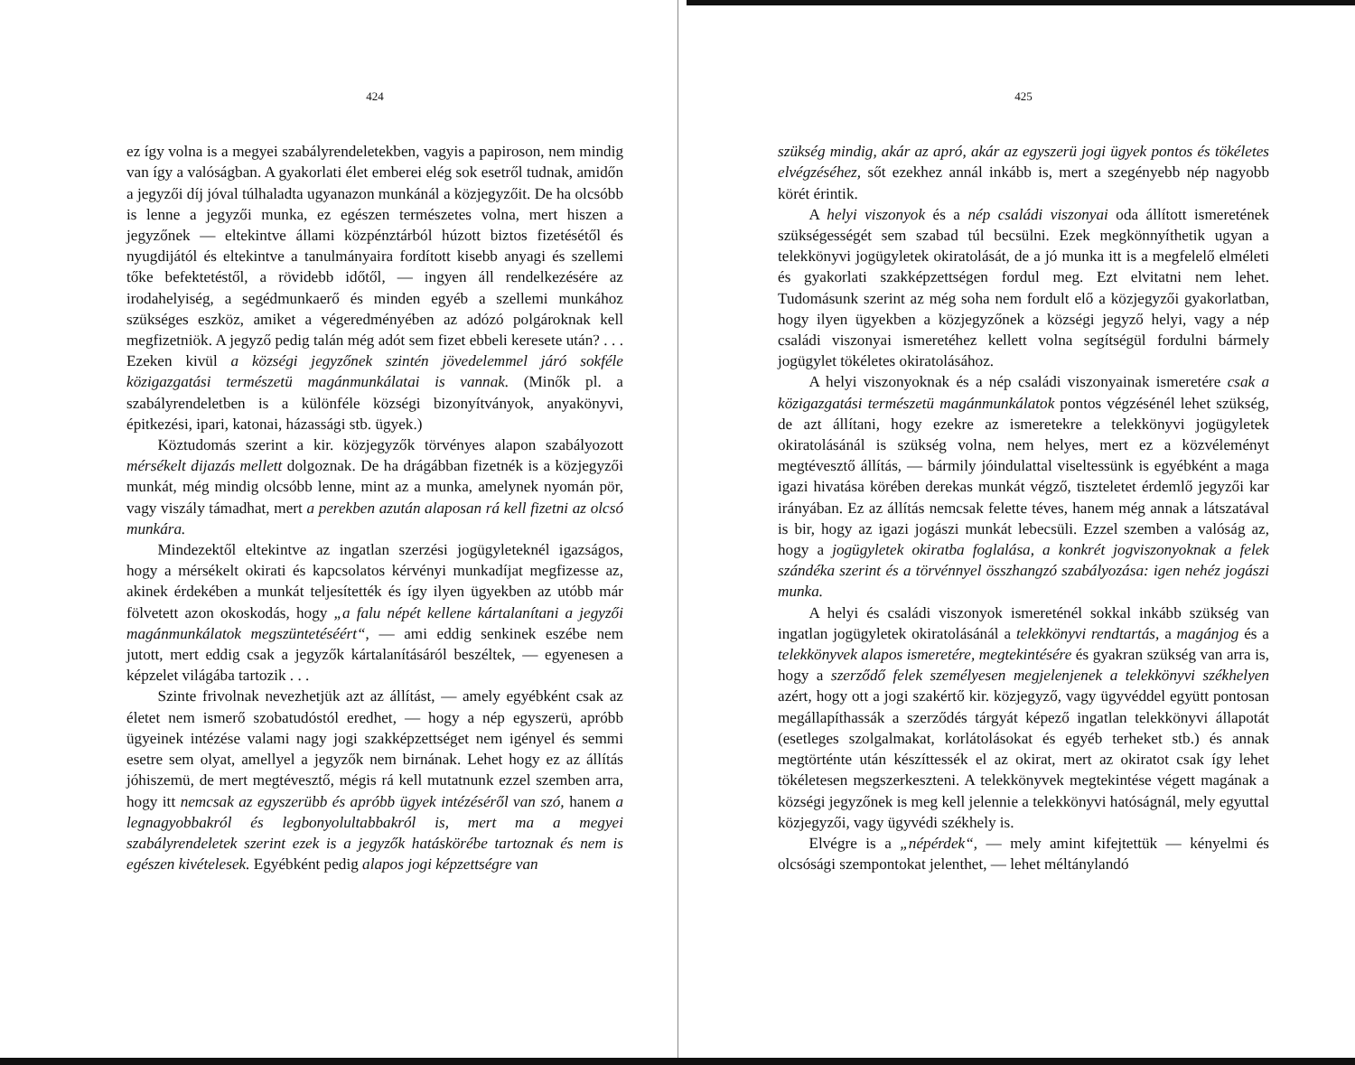424
ez így volna is a megyei szabályrendeletekben, vagyis a papiroson, nem mindig van így a valóságban. A gyakorlati élet emberei elég sok esetről tudnak, amidőn a jegyzői díj jóval túlhaladta ugyanazon munkánál a közjegyzőit. De ha olcsóbb is lenne a jegyzői munka, ez egészen természetes volna, mert hiszen a jegyzőnek — eltekintve állami közpénztárból húzott biztos fizetésétől és nyugdijától és eltekintve a tanulmányaira fordított kisebb anyagi és szellemi tőke befektetéstől, a rövidebb időtől, — ingyen áll rendelkezésére az irodahelyiség, a segédmunkaerő és minden egyéb a szellemi munkához szükséges eszköz, amiket a végeredményében az adózó polgároknak kell megfizetniök. A jegyző pedig talán még adót sem fizet ebbeli keresete után? . . . Ezeken kivül a községi jegyzőnek szintén jövedelemmel járó sokféle közigazgatási természetü magánmunkálatai is vannak. (Minők pl. a szabályrendeletben is a különféle községi bizonyítványok, anyakönyvi, épitkezési, ipari, katonai, házassági stb. ügyek.)
Köztudomás szerint a kir. közjegyzők törvényes alapon szabályozott mérsékelt dijazás mellett dolgoznak. De ha drágábban fizetnék is a közjegyzői munkát, még mindig olcsóbb lenne, mint az a munka, amelynek nyomán pör, vagy viszály támadhat, mert a perekben azután alaposan rá kell fizetni az olcsó munkára.
Mindezektől eltekintve az ingatlan szerzési jogügyleteknél igazságos, hogy a mérsékelt okirati és kapcsolatos kérvényi munkadíjat megfizesse az, akinek érdekében a munkát teljesítették és így ilyen ügyekben az utóbb már fölvetett azon okoskodás, hogy „a falu népét kellene kártalanítani a jegyzői magánmunkálatok megszüntetéséért“, — ami eddig senkinek eszébe nem jutott, mert eddig csak a jegyzők kártalanításáról beszéltek, — egyenesen a képzelet világába tartozik . . .
Szinte frivolnak nevezhetjük azt az állítást, — amely egyébként csak az életet nem ismerő szobatudóstól eredhet, — hogy a nép egyszerü, apróbb ügyeinek intézése valami nagy jogi szakképzettséget nem igényel és semmi esetre sem olyat, amellyel a jegyzők nem birnának. Lehet hogy ez az állítás jóhiszemü, de mert megtévesztő, mégis rá kell mutatnunk ezzel szemben arra, hogy itt nemcsak az egyszerübb és apróbb ügyek intézéséről van szó, hanem a legnagyobbakról és legbonyolultabbakról is, mert ma a megyei szabályrendeletek szerint ezek is a jegyzők hatáskörébe tartoznak és nem is egészen kivételesek. Egyébként pedig alapos jogi képzettségre van
425
szükség mindig, akár az apró, akár az egyszerü jogi ügyek pontos és tökéletes elvégzéséhez, sőt ezekhez annál inkább is, mert a szegényebb nép nagyobb körét érintik.
A helyi viszonyok és a nép családi viszonyai oda állított ismeretének szükségességét sem szabad túl becsülni. Ezek megkönnyíthetik ugyan a telekkönyvi jogügyletek okiratolását, de a jó munka itt is a megfelelő elméleti és gyakorlati szakképzettségen fordul meg. Ezt elvitatni nem lehet. Tudomásunk szerint az még soha nem fordult elő a közjegyzői gyakorlatban, hogy ilyen ügyekben a közjegyzőnek a községi jegyző helyi, vagy a nép családi viszonyai ismeretéhez kellett volna segítségül fordulni bármely jogügylet tökéletes okiratolásához.
A helyi viszonyoknak és a nép családi viszonyainak ismeretére csak a közigazgatási természetü magánmunkálatok pontos végzésénél lehet szükség, de azt állítani, hogy ezekre az ismeretekre a telekkönyvi jogügyletek okiratolásánál is szükség volna, nem helyes, mert ez a közvéleményt megtévesztő állítás, — bármily jóindulattal viseltessünk is egyébként a maga igazi hivatása körében derekas munkát végző, tiszteletet érdemlő jegyzői kar irányában. Ez az állítás nemcsak felette téves, hanem még annak a látszatával is bir, hogy az igazi jogászi munkát lebecsüli. Ezzel szemben a valóság az, hogy a jogügyletek okiratba foglalása, a konkrét jogviszonyoknak a felek szándéka szerint és a törvénnyel összhangzó szabályozása: igen nehéz jogászi munka.
A helyi és családi viszonyok ismereténél sokkal inkább szükség van ingatlan jogügyletek okiratolásánál a telekkönyvi rendtartás, a magánjog és a telekkönyvek alapos ismeretére, megtekintésére és gyakran szükség van arra is, hogy a szerződő felek személyesen megjelenjenek a telekkönyvi székhelyen azért, hogy ott a jogi szakértő kir. közjegyző, vagy ügyvéddel együtt pontosan megállapíthassák a szerződés tárgyát képező ingatlan telekkönyvi állapotát (esetleges szolgalmakat, korlátolásokat és egyéb terheket stb.) és annak megtörténte után készíttessék el az okirat, mert az okiratot csak így lehet tökéletesen megszerkeszteni. A telekkönyvek megtekintése végett magának a községi jegyzőnek is meg kell jelennie a telekkönyvi hatóságnál, mely egyuttal közjegyzői, vagy ügyvédi székhely is.
Elvégre is a „népérdek“, — mely amint kifejtettük — kényelmi és olcsósági szempontokat jelenthet, — lehet méltánylandó